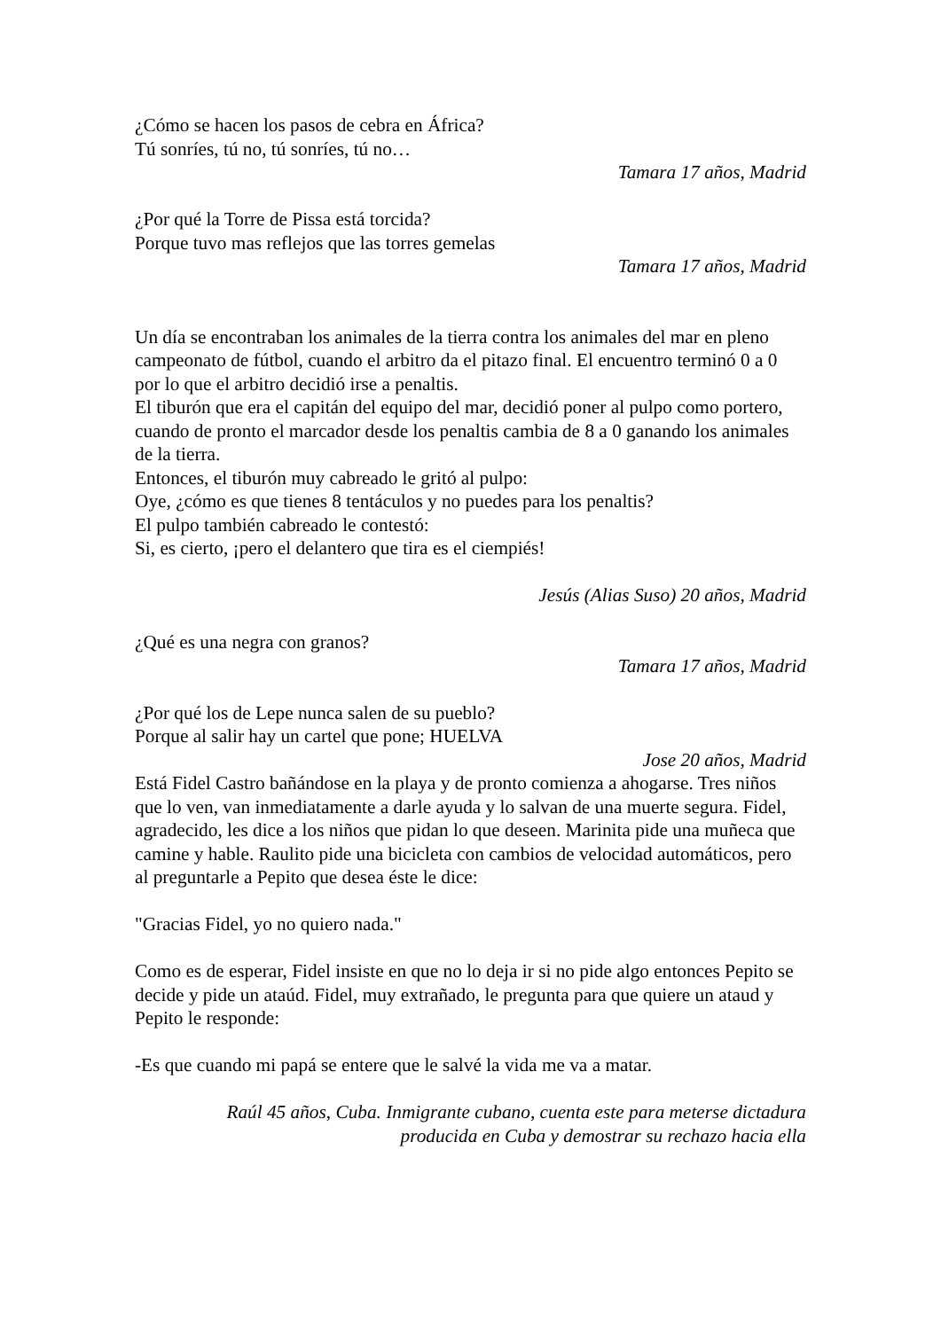¿Cómo se hacen los pasos de cebra en África?
Tú sonríes, tú no, tú sonríes, tú no…
Tamara 17 años, Madrid
¿Por qué la Torre de Pissa está torcida?
Porque tuvo mas reflejos que las torres gemelas
Tamara 17 años, Madrid
Un día se encontraban los animales de la tierra contra los animales del mar en pleno campeonato de fútbol, cuando el arbitro da el pitazo final. El encuentro terminó 0 a 0 por lo que el arbitro decidió irse a penaltis.
El tiburón que era el capitán del equipo del mar, decidió poner al pulpo como portero, cuando de pronto el marcador desde los penaltis cambia de 8 a 0 ganando los animales de la tierra.
Entonces, el tiburón muy cabreado le gritó al pulpo:
Oye, ¿cómo es que tienes 8 tentáculos y no puedes para los penaltis?
El pulpo también cabreado le contestó:
Si, es cierto, ¡pero el delantero que tira es el ciempiés!
Jesús (Alias Suso) 20 años, Madrid
¿Qué es una negra con granos?
Tamara 17 años, Madrid
¿Por qué los de Lepe nunca salen de su pueblo?
Porque al salir hay un cartel que pone; HUELVA
Jose 20 años, Madrid
Está Fidel Castro bañándose en la playa y de pronto comienza a ahogarse. Tres niños que lo ven, van inmediatamente a darle ayuda y lo salvan de una muerte segura. Fidel, agradecido, les dice a los niños que pidan lo que deseen. Marinita pide una muñeca que camine y hable. Raulito pide una bicicleta con cambios de velocidad automáticos, pero al preguntarle a Pepito que desea éste le dice:
"Gracias Fidel, yo no quiero nada."
Como es de esperar, Fidel insiste en que no lo deja ir si no pide algo entonces Pepito se decide y pide un ataúd. Fidel, muy extrañado, le pregunta para que quiere un ataud y Pepito le responde:
-Es que cuando mi papá se entere que le salvé la vida me va a matar.
Raúl 45 años, Cuba. Inmigrante cubano, cuenta este para meterse dictadura
producida en Cuba y demostrar su rechazo hacia ella